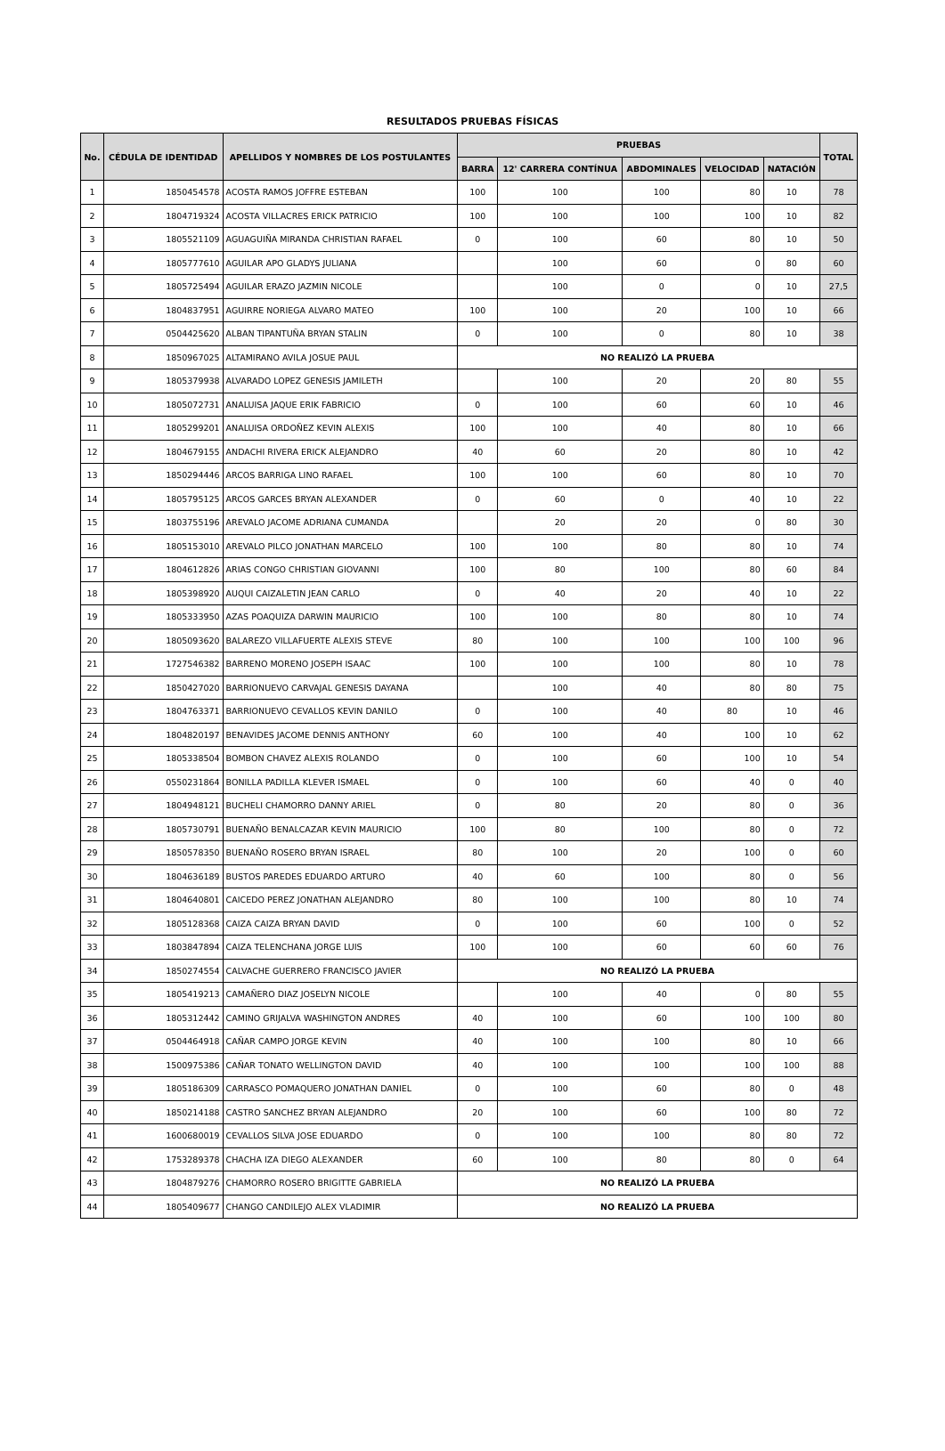RESULTADOS PRUEBAS FÍSICAS
| No. | CÉDULA DE IDENTIDAD | APELLIDOS Y NOMBRES DE LOS POSTULANTES | PRUEBAS | | | | | TOTAL |
| --- | --- | --- | --- | --- | --- | --- | --- | --- |
| | | | BARRA | 12' CARRERA CONTÍNUA | ABDOMINALES | VELOCIDAD | NATACIÓN | |
| 1 | 1850454578 | ACOSTA RAMOS JOFFRE ESTEBAN | 100 | 100 | 100 | 80 | 10 | 78 |
| 2 | 1804719324 | ACOSTA VILLACRES ERICK PATRICIO | 100 | 100 | 100 | 100 | 10 | 82 |
| 3 | 1805521109 | AGUAGUIÑA MIRANDA CHRISTIAN RAFAEL | 0 | 100 | 60 | 80 | 10 | 50 |
| 4 | 1805777610 | AGUILAR APO GLADYS JULIANA | | 100 | 60 | 0 | 80 | 60 |
| 5 | 1805725494 | AGUILAR ERAZO JAZMIN NICOLE | | 100 | 0 | 0 | 10 | 27,5 |
| 6 | 1804837951 | AGUIRRE NORIEGA ALVARO MATEO | 100 | 100 | 20 | 100 | 10 | 66 |
| 7 | 0504425620 | ALBAN TIPANTUÑA BRYAN STALIN | 0 | 100 | 0 | 80 | 10 | 38 |
| 8 | 1850967025 | ALTAMIRANO AVILA JOSUE PAUL | NO REALIZÓ LA PRUEBA | | | | | |
| 9 | 1805379938 | ALVARADO LOPEZ GENESIS JAMILETH | | 100 | 20 | 20 | 80 | 55 |
| 10 | 1805072731 | ANALUISA JAQUE ERIK FABRICIO | 0 | 100 | 60 | 60 | 10 | 46 |
| 11 | 1805299201 | ANALUISA ORDOÑEZ KEVIN ALEXIS | 100 | 100 | 40 | 80 | 10 | 66 |
| 12 | 1804679155 | ANDACHI RIVERA ERICK ALEJANDRO | 40 | 60 | 20 | 80 | 10 | 42 |
| 13 | 1850294446 | ARCOS BARRIGA LINO RAFAEL | 100 | 100 | 60 | 80 | 10 | 70 |
| 14 | 1805795125 | ARCOS GARCES BRYAN ALEXANDER | 0 | 60 | 0 | 40 | 10 | 22 |
| 15 | 1803755196 | AREVALO JACOME ADRIANA CUMANDA | | 20 | 20 | 0 | 80 | 30 |
| 16 | 1805153010 | AREVALO PILCO JONATHAN MARCELO | 100 | 100 | 80 | 80 | 10 | 74 |
| 17 | 1804612826 | ARIAS CONGO CHRISTIAN GIOVANNI | 100 | 80 | 100 | 80 | 60 | 84 |
| 18 | 1805398920 | AUQUI CAIZALETIN JEAN CARLO | 0 | 40 | 20 | 40 | 10 | 22 |
| 19 | 1805333950 | AZAS POAQUIZA DARWIN MAURICIO | 100 | 100 | 80 | 80 | 10 | 74 |
| 20 | 1805093620 | BALAREZO VILLAFUERTE ALEXIS STEVE | 80 | 100 | 100 | 100 | 100 | 96 |
| 21 | 1727546382 | BARRENO MORENO JOSEPH ISAAC | 100 | 100 | 100 | 80 | 10 | 78 |
| 22 | 1850427020 | BARRIONUEVO CARVAJAL GENESIS DAYANA | | 100 | 40 | 80 | 80 | 75 |
| 23 | 1804763371 | BARRIONUEVO CEVALLOS KEVIN DANILO | 0 | 100 | 40 | 80 | 10 | 46 |
| 24 | 1804820197 | BENAVIDES JACOME DENNIS ANTHONY | 60 | 100 | 40 | 100 | 10 | 62 |
| 25 | 1805338504 | BOMBON CHAVEZ ALEXIS ROLANDO | 0 | 100 | 60 | 100 | 10 | 54 |
| 26 | 0550231864 | BONILLA PADILLA KLEVER ISMAEL | 0 | 100 | 60 | 40 | 0 | 40 |
| 27 | 1804948121 | BUCHELI CHAMORRO DANNY ARIEL | 0 | 80 | 20 | 80 | 0 | 36 |
| 28 | 1805730791 | BUENAÑO BENALCAZAR KEVIN MAURICIO | 100 | 80 | 100 | 80 | 0 | 72 |
| 29 | 1850578350 | BUENAÑO ROSERO BRYAN ISRAEL | 80 | 100 | 20 | 100 | 0 | 60 |
| 30 | 1804636189 | BUSTOS PAREDES EDUARDO ARTURO | 40 | 60 | 100 | 80 | 0 | 56 |
| 31 | 1804640801 | CAICEDO PEREZ JONATHAN ALEJANDRO | 80 | 100 | 100 | 80 | 10 | 74 |
| 32 | 1805128368 | CAIZA CAIZA BRYAN DAVID | 0 | 100 | 60 | 100 | 0 | 52 |
| 33 | 1803847894 | CAIZA TELENCHANA JORGE LUIS | 100 | 100 | 60 | 60 | 60 | 76 |
| 34 | 1850274554 | CALVACHE GUERRERO FRANCISCO JAVIER | NO REALIZÓ LA PRUEBA | | | | | |
| 35 | 1805419213 | CAMAÑERO DIAZ JOSELYN NICOLE | | 100 | 40 | 0 | 80 | 55 |
| 36 | 1805312442 | CAMINO GRIJALVA WASHINGTON ANDRES | 40 | 100 | 60 | 100 | 100 | 80 |
| 37 | 0504464918 | CAÑAR CAMPO JORGE KEVIN | 40 | 100 | 100 | 80 | 10 | 66 |
| 38 | 1500975386 | CAÑAR TONATO WELLINGTON DAVID | 40 | 100 | 100 | 100 | 100 | 88 |
| 39 | 1805186309 | CARRASCO POMAQUERO JONATHAN DANIEL | 0 | 100 | 60 | 80 | 0 | 48 |
| 40 | 1850214188 | CASTRO SANCHEZ BRYAN ALEJANDRO | 20 | 100 | 60 | 100 | 80 | 72 |
| 41 | 1600680019 | CEVALLOS SILVA JOSE EDUARDO | 0 | 100 | 100 | 80 | 80 | 72 |
| 42 | 1753289378 | CHACHA IZA DIEGO ALEXANDER | 60 | 100 | 80 | 80 | 0 | 64 |
| 43 | 1804879276 | CHAMORRO ROSERO BRIGITTE GABRIELA | NO REALIZÓ LA PRUEBA | | | | | |
| 44 | 1805409677 | CHANGO CANDILEJO ALEX VLADIMIR | NO REALIZÓ LA PRUEBA | | | | | |